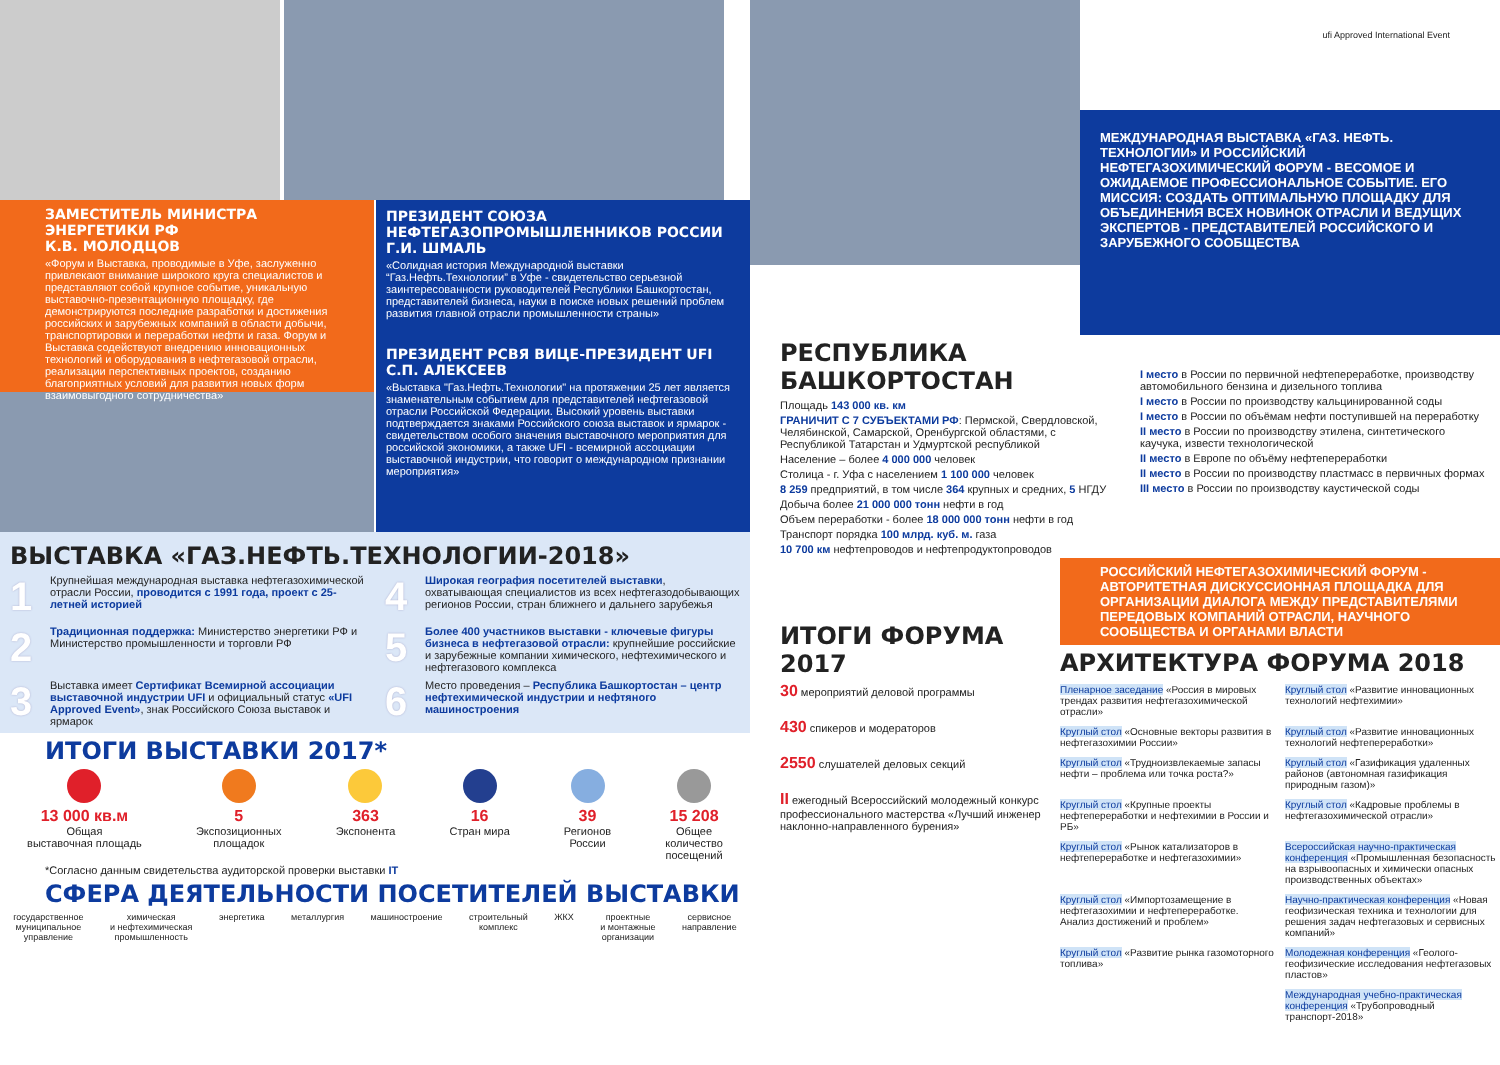ЗАМЕСТИТЕЛЬ МИНИСТРА ЭНЕРГЕТИКИ РФ
К.В. МОЛОДЦОВ
«Форум и Выставка, проводимые в Уфе, заслуженно привлекают внимание широкого круга специалистов и представляют собой крупное событие, уникальную выставочно-презентационную площадку, где демонстрируются последние разработки и достижения российских и зарубежных компаний в области добычи, транспортировки и переработки нефти и газа. Форум и Выставка содействуют внедрению инновационных технологий и оборудования в нефтегазовой отрасли, реализации перспективных проектов, созданию благоприятных условий для развития новых форм взаимовыгодного сотрудничества»
ПРЕЗИДЕНТ СОЮЗА НЕФТЕГАЗОПРОМЫШЛЕННИКОВ РОССИИ
Г.И. ШМАЛЬ
«Солидная история Международной выставки “Газ.Нефть.Технологии” в Уфе - свидетельство серьезной заинтересованности руководителей Республики Башкортостан, представителей бизнеса, науки в поиске новых решений проблем развития главной отрасли промышленности страны»
ПРЕЗИДЕНТ РСВЯ ВИЦЕ-ПРЕЗИДЕНТ UFI
С.П. АЛЕКСЕЕВ
«Выставка "Газ.Нефть.Технологии" на протяжении 25 лет является знаменательным событием для представителей нефтегазовой отрасли Российской Федерации. Высокий уровень выставки подтверждается знаками Российского союза выставок и ярмарок - свидетельством особого значения выставочного мероприятия для российской экономики, а также UFI - всемирной ассоциации выставочной индустрии, что говорит о международном признании мероприятия»
ВЫСТАВКА «ГАЗ.НЕФТЬ.ТЕХНОЛОГИИ-2018»
1 Крупнейшая международная выставка нефтегазохимической отрасли России, проводится с 1991 года, проект с 25-летней историей
4 Широкая география посетителей выставки, охватывающая специалистов из всех нефтегазодобывающих регионов России, стран ближнего и дальнего зарубежья
2 Традиционная поддержка: Министерство энергетики РФ и Министерство промышленности и торговли РФ
5 Более 400 участников выставки - ключевые фигуры бизнеса в нефтегазовой отрасли: крупнейшие российские и зарубежные компании химического, нефтехимического и нефтегазового комплекса
3 Выставка имеет Сертификат Всемирной ассоциации выставочной индустрии UFI и официальный статус «UFI Approved Event», знак Российского Союза выставок и ярмарок
6 Место проведения – Республика Башкортостан – центр нефтехимической индустрии и нефтяного машиностроения
ИТОГИ ВЫСТАВКИ 2017*
13 000 кв.м
Общая
выставочная площадь
5
Экспозиционных
площадок
363
Экспонента
16
Стран мира
39
Регионов
России
15 208
Общее
количество
посещений
*Согласно данным свидетельства аудиторской проверки выставки IT
СФЕРА ДЕЯТЕЛЬНОСТИ ПОСЕТИТЕЛЕЙ ВЫСТАВКИ
государственное
муниципальное
управление
химическая
и нефтехимическая
промышленность
энергетика металлургия машиностроение строительный
комплекс
ЖКХ проектные
и монтажные
организации
сервисное
направление
ufi Approved International Event
МЕЖДУНАРОДНАЯ ВЫСТАВКА «ГАЗ. НЕФТЬ. ТЕХНОЛОГИИ» И РОССИЙСКИЙ НЕФТЕГАЗОХИМИЧЕСКИЙ ФОРУМ - ВЕСОМОЕ И ОЖИДАЕМОЕ ПРОФЕССИОНАЛЬНОЕ СОБЫТИЕ. ЕГО МИССИЯ: СОЗДАТЬ ОПТИМАЛЬНУЮ ПЛОЩАДКУ ДЛЯ ОБЪЕДИНЕНИЯ ВСЕХ НОВИНОК ОТРАСЛИ И ВЕДУЩИХ ЭКСПЕРТОВ - ПРЕДСТАВИТЕЛЕЙ РОССИЙСКОГО И ЗАРУБЕЖНОГО СООБЩЕСТВА
РЕСПУБЛИКА БАШКОРТОСТАН
Площадь 143 000 кв. км
ГРАНИЧИТ С 7 СУБЪЕКТАМИ РФ: Пермской, Свердловской, Челябинской, Самарской, Оренбургской областями, с Республикой Татарстан и Удмуртской республикой
Население – более 4 000 000 человек
Столица - г. Уфа с населением 1 100 000 человек
8 259 предприятий, в том числе 364 крупных и средних, 5 НГДУ
Добыча более 21 000 000 тонн нефти в год
Объем переработки - более 18 000 000 тонн нефти в год
Транспорт порядка 100 млрд. куб. м. газа
10 700 км нефтепроводов и нефтепродуктопроводов
I место в России по первичной нефтепереработке, производству автомобильного бензина и дизельного топлива
I место в России по производству кальцинированной соды
I место в России по объёмам нефти поступившей на переработку
II место в России по производству этилена, синтетического каучука, извести технологической
II место в Европе по объёму нефтепереработки
II место в России по производству пластмасс в первичных формах
III место в России по производству каустической соды
ИТОГИ ФОРУМА 2017
30 мероприятий деловой программы
430 спикеров и модераторов
2550 слушателей деловых секций
II ежегодный Всероссийский молодежный конкурс профессионального мастерства «Лучший инженер наклонно-направленного бурения»
РОССИЙСКИЙ НЕФТЕГАЗОХИМИЧЕСКИЙ ФОРУМ - АВТОРИТЕТНАЯ ДИСКУССИОННАЯ ПЛОЩАДКА ДЛЯ ОРГАНИЗАЦИИ ДИАЛОГА МЕЖДУ ПРЕДСТАВИТЕЛЯМИ ПЕРЕДОВЫХ КОМПАНИЙ ОТРАСЛИ, НАУЧНОГО СООБЩЕСТВА И ОРГАНАМИ ВЛАСТИ
АРХИТЕКТУРА ФОРУМА 2018
Пленарное заседание «Россия в мировых трендах развития нефтегазохимической отрасли»
Круглый стол «Развитие инновационных технологий нефтехимии»
Круглый стол «Основные векторы развития в нефтегазохимии России»
Круглый стол «Развитие инновационных технологий нефтепереработки»
Круглый стол «Трудноизвлекаемые запасы нефти – проблема или точка роста?»
Круглый стол «Газификация удаленных районов (автономная газификация природным газом)»
Круглый стол «Крупные проекты нефтепереработки и нефтехимии в России и РБ»
Круглый стол «Кадровые проблемы в нефтегазохимической отрасли»
Круглый стол «Рынок катализаторов в нефтепереработке и нефтегазохимии»
Всероссийская научно-практическая конференция «Промышленная безопасность на взрывоопасных и химически опасных производственных объектах»
Круглый стол «Импортозамещение в нефтегазохимии и нефтепереработке. Анализ достижений и проблем»
Научно-практическая конференция «Новая геофизическая техника и технологии для решения задач нефтегазовых и сервисных компаний»
Круглый стол «Развитие рынка газомоторного топлива»
Молодежная конференция «Геолого-геофизические исследования нефтегазовых пластов»
Международная учебно-практическая конференция «Трубопроводный транспорт-2018»